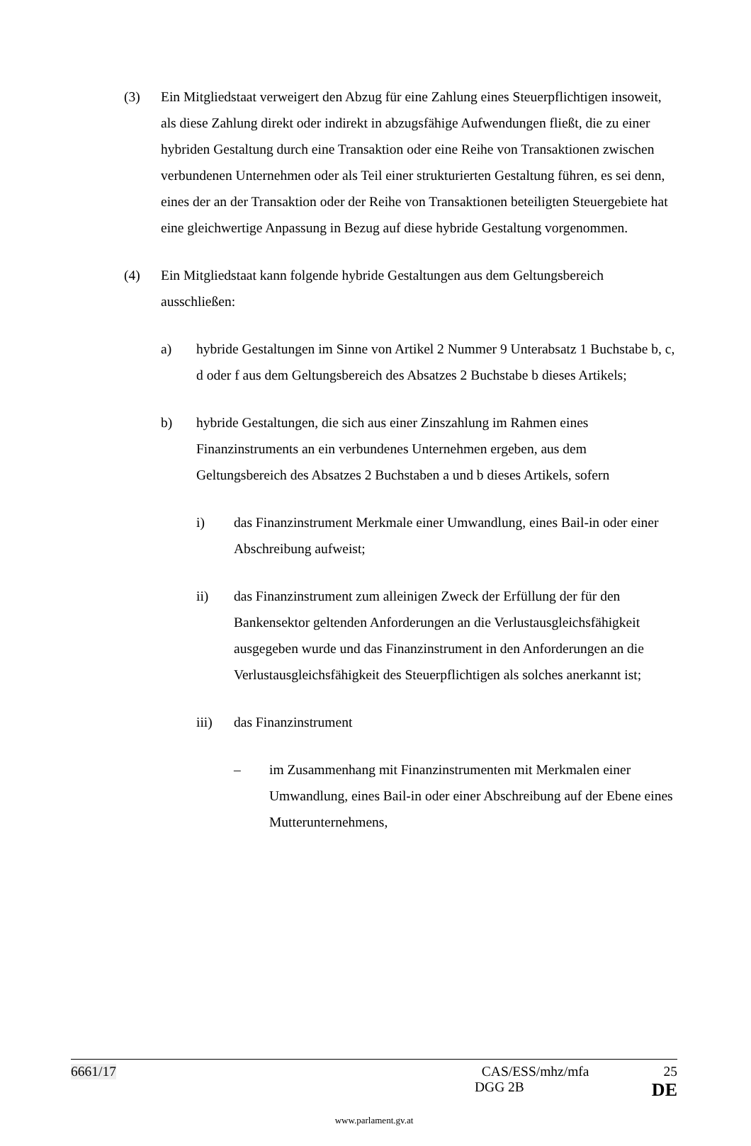(3) Ein Mitgliedstaat verweigert den Abzug für eine Zahlung eines Steuerpflichtigen insoweit, als diese Zahlung direkt oder indirekt in abzugsfähige Aufwendungen fließt, die zu einer hybriden Gestaltung durch eine Transaktion oder eine Reihe von Transaktionen zwischen verbundenen Unternehmen oder als Teil einer strukturierten Gestaltung führen, es sei denn, eines der an der Transaktion oder der Reihe von Transaktionen beteiligten Steuergebiete hat eine gleichwertige Anpassung in Bezug auf diese hybride Gestaltung vorgenommen.
(4) Ein Mitgliedstaat kann folgende hybride Gestaltungen aus dem Geltungsbereich ausschließen:
a) hybride Gestaltungen im Sinne von Artikel 2 Nummer 9 Unterabsatz 1 Buchstabe b, c, d oder f aus dem Geltungsbereich des Absatzes 2 Buchstabe b dieses Artikels;
b) hybride Gestaltungen, die sich aus einer Zinszahlung im Rahmen eines Finanzinstruments an ein verbundenes Unternehmen ergeben, aus dem Geltungsbereich des Absatzes 2 Buchstaben a und b dieses Artikels, sofern
i) das Finanzinstrument Merkmale einer Umwandlung, eines Bail-in oder einer Abschreibung aufweist;
ii) das Finanzinstrument zum alleinigen Zweck der Erfüllung der für den Bankensektor geltenden Anforderungen an die Verlustausgleichsfähigkeit ausgegeben wurde und das Finanzinstrument in den Anforderungen an die Verlustausgleichsfähigkeit des Steuerpflichtigen als solches anerkannt ist;
iii) das Finanzinstrument
– im Zusammenhang mit Finanzinstrumenten mit Merkmalen einer Umwandlung, eines Bail-in oder einer Abschreibung auf der Ebene eines Mutterunternehmens,
6661/17 CAS/ESS/mhz/mfa 25
DGG 2B DE
www.parlament.gv.at